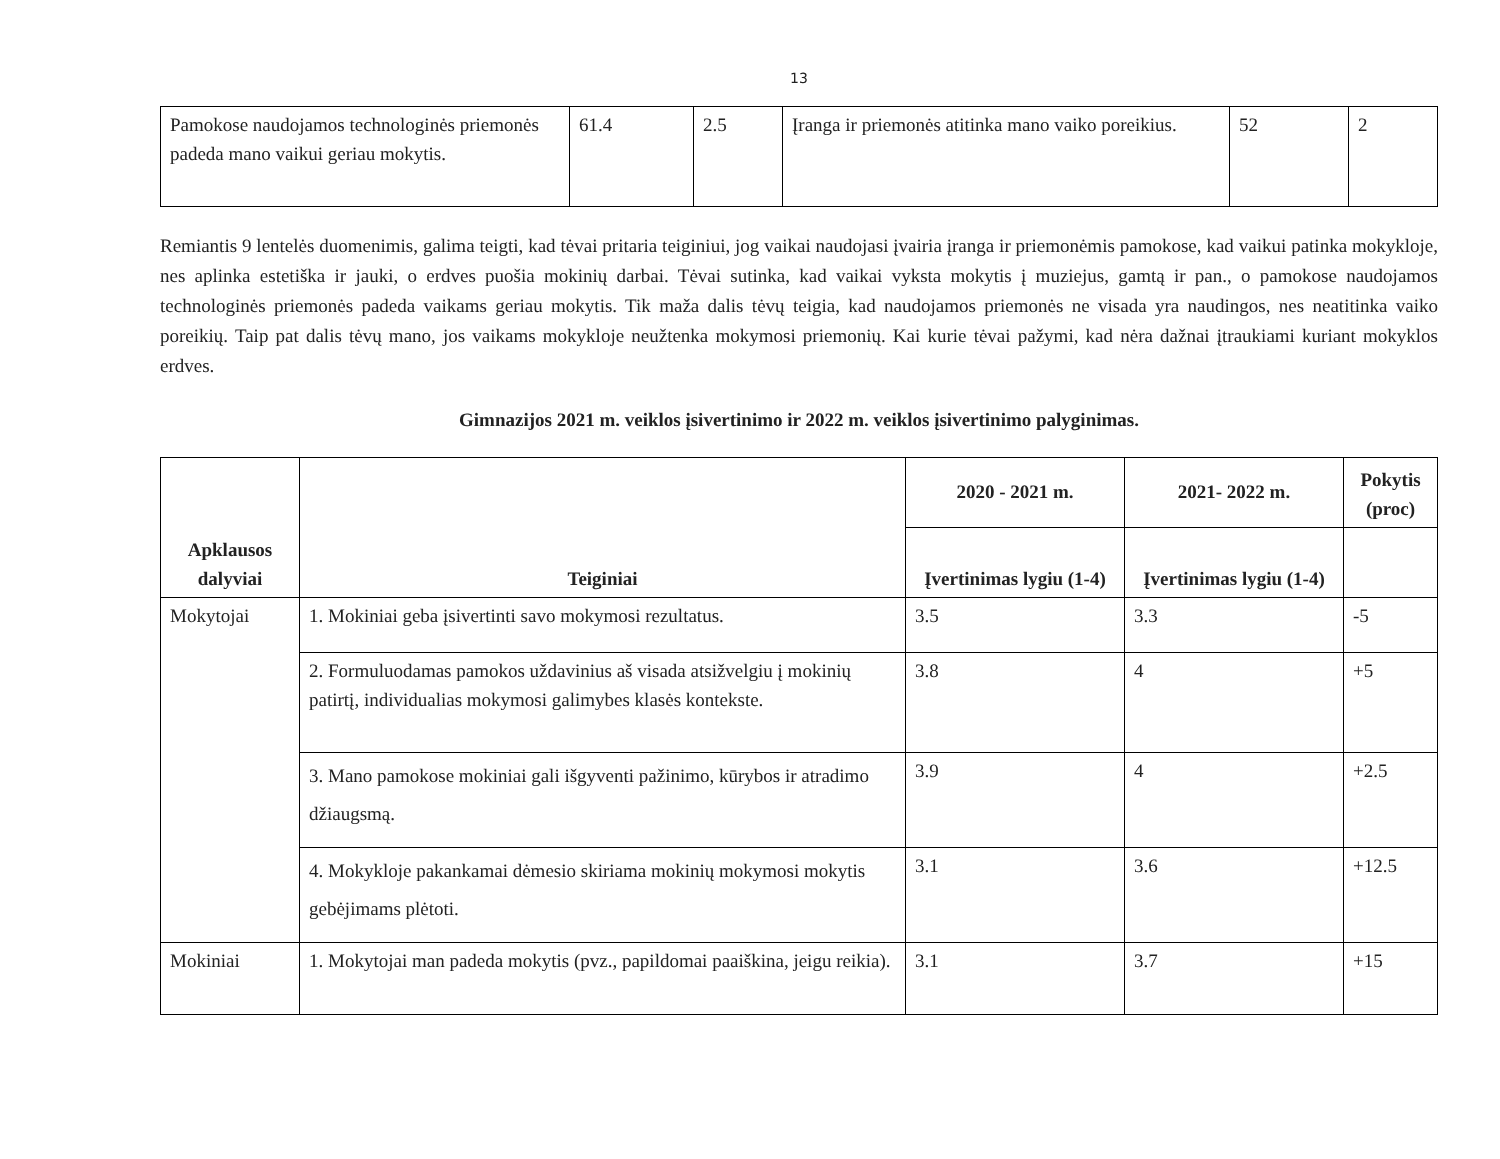13
| Pamokose naudojamos technologinės priemonės padeda mano vaikui geriau mokytis. | 61.4 | 2.5 | Įranga ir priemonės atitinka mano vaiko poreikius. | 52 | 2 |
Remiantis 9 lentelės duomenimis, galima teigti, kad tėvai pritaria teiginiui, jog vaikai naudojasi įvairia įranga ir priemonėmis pamokose, kad vaikui patinka mokykloje, nes aplinka estetiška ir jauki, o erdves puošia mokinių darbai. Tėvai sutinka, kad vaikai vyksta mokytis į muziejus, gamtą ir pan., o pamokose naudojamos technologinės priemonės padeda vaikams geriau mokytis. Tik maža dalis tėvų teigia, kad naudojamos priemonės ne visada yra naudingos, nes neatitinka vaiko poreikių. Taip pat dalis tėvų mano, jos vaikams mokykloje neužtenka mokymosi priemonių. Kai kurie tėvai pažymi, kad nėra dažnai įtraukiami kuriant mokyklos erdves.
Gimnazijos 2021 m. veiklos įsivertinimo ir 2022 m. veiklos įsivertinimo palyginimas.
| Apklausos dalyviai | Teiginiai | 2020 - 2021 m. | 2021- 2022 m. | Pokytis (proc) |
| --- | --- | --- | --- | --- |
| | | Įvertinimas lygiu (1-4) | Įvertinimas lygiu (1-4) | |
| Mokytojai | 1. Mokiniai geba įsivertinti savo mokymosi rezultatus. | 3.5 | 3.3 | -5 |
| | 2. Formuluodamas pamokos uždavinius aš visada atsižvelgiu į mokinių patirtį, individualias mokymosi galimybes klasės kontekste. | 3.8 | 4 | +5 |
| | 3. Mano pamokose mokiniai gali išgyventi pažinimo, kūrybos ir atradimo džiaugsmą. | 3.9 | 4 | +2.5 |
| | 4. Mokykloje pakankamai dėmesio skiriama mokinių mokymosi mokytis gebėjimams plėtoti. | 3.1 | 3.6 | +12.5 |
| Mokiniai | 1. Mokytojai man padeda mokytis (pvz., papildomai paaiškina, jeigu reikia). | 3.1 | 3.7 | +15 |